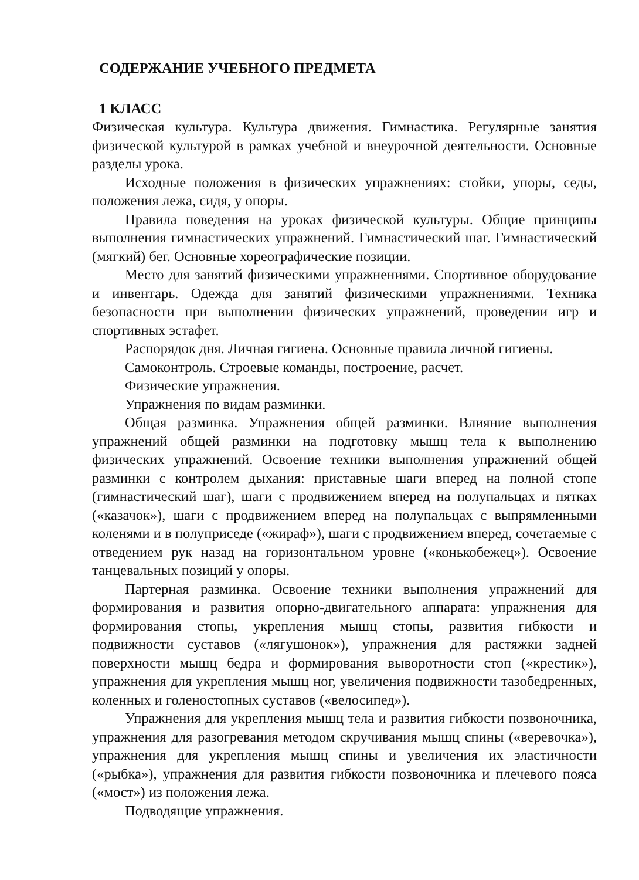СОДЕРЖАНИЕ УЧЕБНОГО ПРЕДМЕТА
1 КЛАСС
Физическая культура. Культура движения. Гимнастика. Регулярные занятия физической культурой в рамках учебной и внеурочной деятельности. Основные разделы урока.
Исходные положения в физических упражнениях: стойки, упоры, седы, положения лежа, сидя, у опоры.
Правила поведения на уроках физической культуры. Общие принципы выполнения гимнастических упражнений. Гимнастический шаг. Гимнастический (мягкий) бег. Основные хореографические позиции.
Место для занятий физическими упражнениями. Спортивное оборудование и инвентарь. Одежда для занятий физическими упражнениями. Техника безопасности при выполнении физических упражнений, проведении игр и спортивных эстафет.
Распорядок дня. Личная гигиена. Основные правила личной гигиены.
Самоконтроль. Строевые команды, построение, расчет.
Физические упражнения.
Упражнения по видам разминки.
Общая разминка. Упражнения общей разминки. Влияние выполнения упражнений общей разминки на подготовку мышц тела к выполнению физических упражнений. Освоение техники выполнения упражнений общей разминки с контролем дыхания: приставные шаги вперед на полной стопе (гимнастический шаг), шаги с продвижением вперед на полупальцах и пятках («казачок»), шаги с продвижением вперед на полупальцах с выпрямленными коленями и в полуприседе («жираф»), шаги с продвижением вперед, сочетаемые с отведением рук назад на горизонтальном уровне («конькобежец»). Освоение танцевальных позиций у опоры.
Партерная разминка. Освоение техники выполнения упражнений для формирования и развития опорно-двигательного аппарата: упражнения для формирования стопы, укрепления мышц стопы, развития гибкости и подвижности суставов («лягушонок»), упражнения для растяжки задней поверхности мышц бедра и формирования выворотности стоп («крестик»), упражнения для укрепления мышц ног, увеличения подвижности тазобедренных, коленных и голеностопных суставов («велосипед»).
Упражнения для укрепления мышц тела и развития гибкости позвоночника, упражнения для разогревания методом скручивания мышц спины («веревочка»), упражнения для укрепления мышц спины и увеличения их эластичности («рыбка»), упражнения для развития гибкости позвоночника и плечевого пояса («мост») из положения лежа.
Подводящие упражнения.